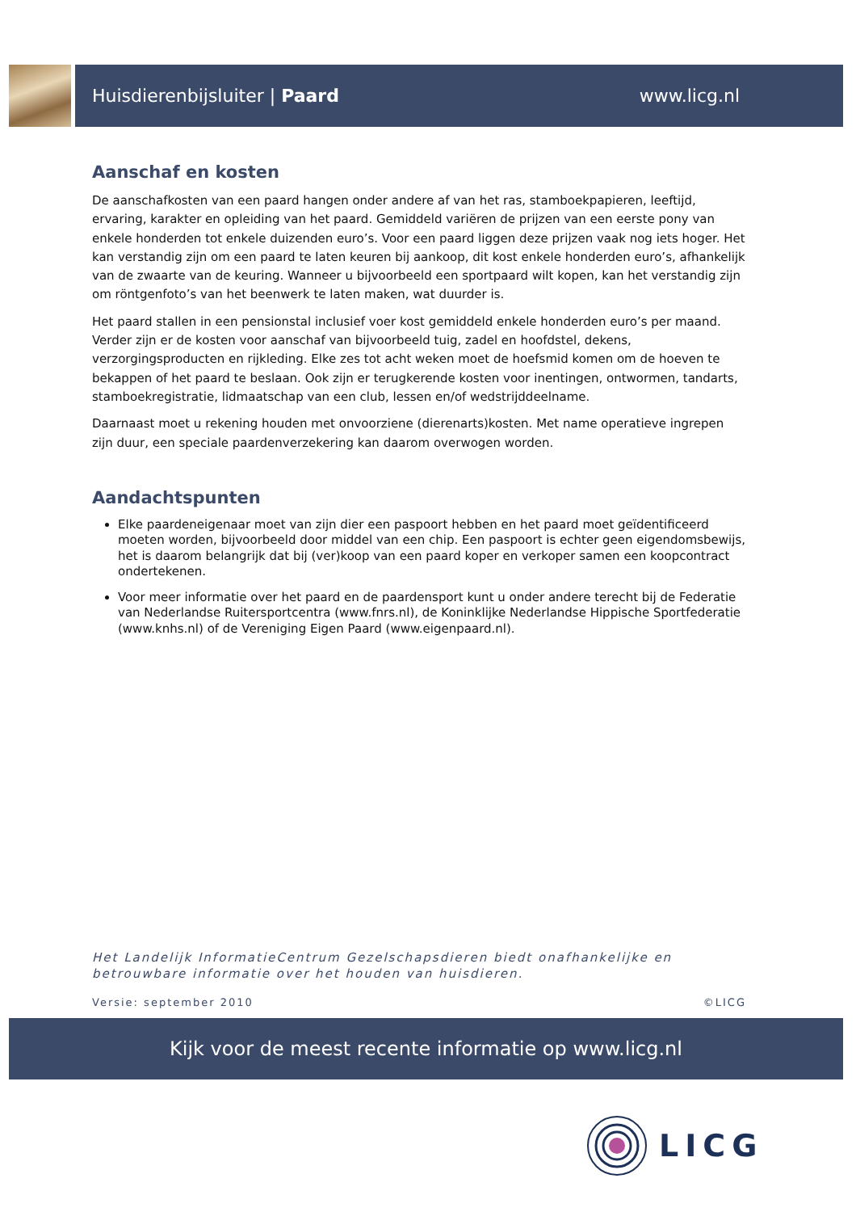Huisdierenbijsluiter | Paard www.licg.nl
Aanschaf en kosten
De aanschafkosten van een paard hangen onder andere af van het ras, stamboekpapieren, leeftijd, ervaring, karakter en opleiding van het paard. Gemiddeld variëren de prijzen van een eerste pony van enkele honderden tot enkele duizenden euro’s. Voor een paard liggen deze prijzen vaak nog iets hoger. Het kan verstandig zijn om een paard te laten keuren bij aankoop, dit kost enkele honderden euro’s, afhankelijk van de zwaarte van de keuring. Wanneer u bijvoorbeeld een sportpaard wilt kopen, kan het verstandig zijn om röntgenfoto’s van het beenwerk te laten maken, wat duurder is.
Het paard stallen in een pensionstal inclusief voer kost gemiddeld enkele honderden euro’s per maand. Verder zijn er de kosten voor aanschaf van bijvoorbeeld tuig, zadel en hoofdstel, dekens, verzorgingsproducten en rijkleding. Elke zes tot acht weken moet de hoefsmid komen om de hoeven te bekappen of het paard te beslaan. Ook zijn er terugkerende kosten voor inentingen, ontwormen, tandarts, stamboekregistratie, lidmaatschap van een club, lessen en/of wedstrijddeelname.
Daarnaast moet u rekening houden met onvoorziene (dierenarts)kosten. Met name operatieve ingrepen zijn duur, een speciale paardenverzekering kan daarom overwogen worden.
Aandachtspunten
Elke paardeneigenaar moet van zijn dier een paspoort hebben en het paard moet geïdentificeerd moeten worden, bijvoorbeeld door middel van een chip. Een paspoort is echter geen eigendomsbewijs, het is daarom belangrijk dat bij (ver)koop van een paard koper en verkoper samen een koopcontract ondertekenen.
Voor meer informatie over het paard en de paardensport kunt u onder andere terecht bij de Federatie van Nederlandse Ruitersportcentra (www.fnrs.nl), de Koninklijke Nederlandse Hippische Sportfederatie (www.knhs.nl) of de Vereniging Eigen Paard (www.eigenpaard.nl).
Het Landelijk InformatieCentrum Gezelschapsdieren biedt onafhankelijke en betrouwbare informatie over het houden van huisdieren.
Versie: september 2010 ©LICG
Kijk voor de meest recente informatie op www.licg.nl
LICG